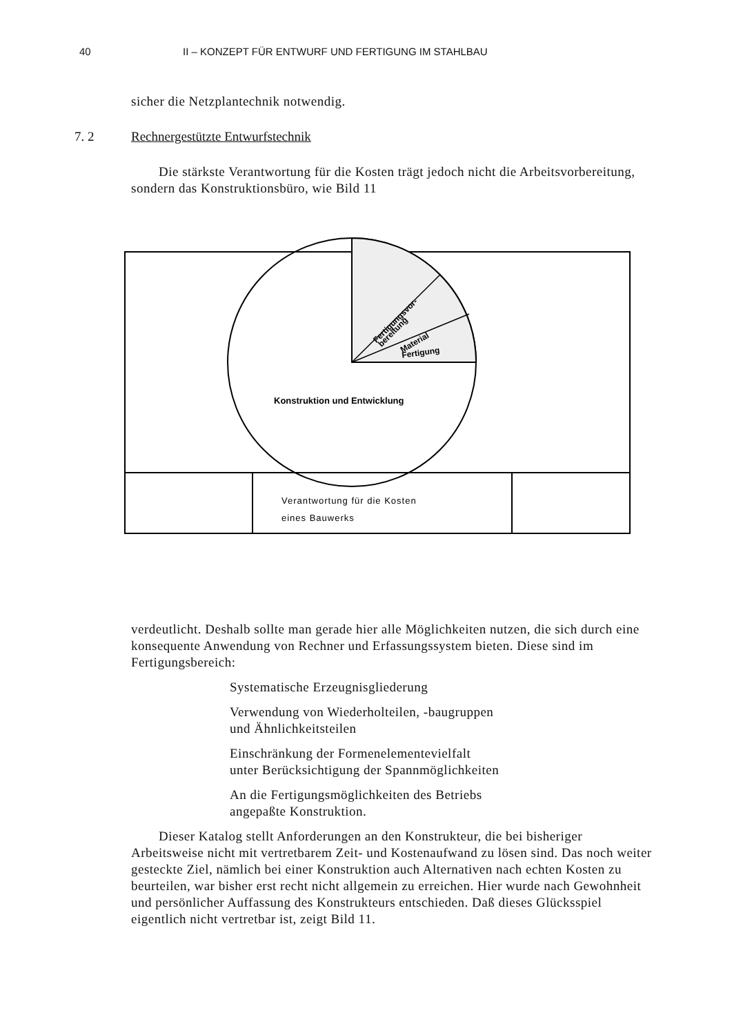40 II – KONZEPT FÜR ENTWURF UND FERTIGUNG IM STAHLBAU
sicher die Netzplantechnik notwendig.
7. 2 Rechnergestützte Entwurfstechnik
Die stärkste Verantwortung für die Kosten trägt jedoch nicht die Arbeitsvorbereitung, sondern das Konstruktionsbüro, wie Bild 11
Fertigungsvor-
bereitung
Material
Fertigung
Konstruktion und Entwicklung
Verantwortung für die Kosten
eines Bauwerks
verdeutlicht. Deshalb sollte man gerade hier alle Möglichkeiten nutzen, die sich durch eine konsequente Anwendung von Rechner und Erfassungssystem bieten. Diese sind im Fertigungsbereich:
Systematische Erzeugnisgliederung
Verwendung von Wiederholteilen, -baugruppen
und Ähnlichkeitsteilen
Einschränkung der Formenelementevielfalt
unter Berücksichtigung der Spannmöglichkeiten
An die Fertigungsmöglichkeiten des Betriebs
angepaßte Konstruktion.
Dieser Katalog stellt Anforderungen an den Konstrukteur, die bei bisheriger Arbeitsweise nicht mit vertretbarem Zeit- und Kostenaufwand zu lösen sind. Das noch weiter gesteckte Ziel, nämlich bei einer Konstruktion auch Alternativen nach echten Kosten zu beurteilen, war bisher erst recht nicht allgemein zu erreichen. Hier wurde nach Gewohnheit und persönlicher Auffassung des Konstrukteurs entschieden. Daß dieses Glücksspiel eigentlich nicht vertretbar ist, zeigt Bild 11.